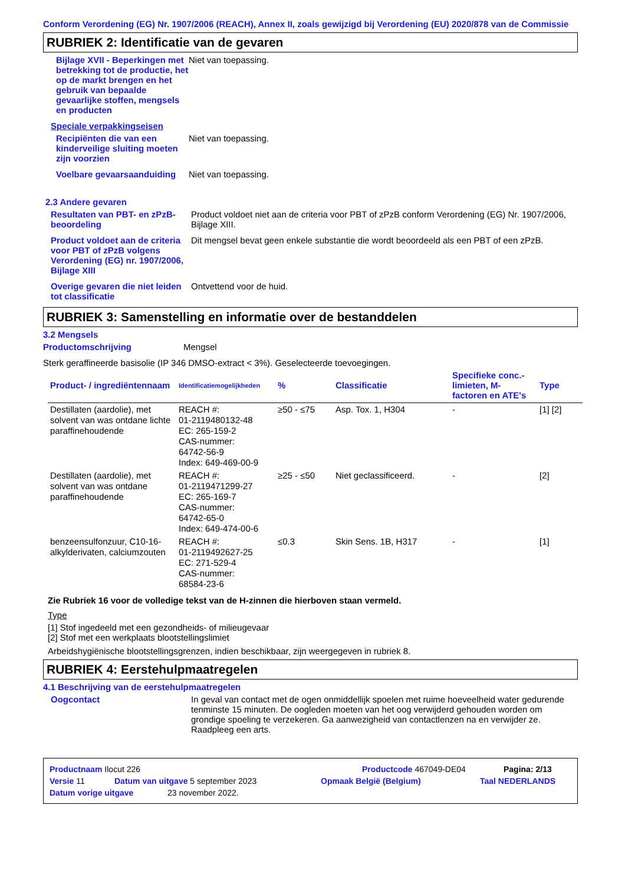Conform Verordening (EG) Nr. 1907/2006 (REACH), Annex II, zoals gewijzigd bij Verordening (EU) 2020/878 van de Commissie
RUBRIEK 2: Identificatie van de gevaren
Bijlage XVII - Beperkingen met betrekking tot de productie, het op de markt brengen en het gebruik van bepaalde gevaarlijke stoffen, mengsels en producten
Niet van toepassing.
Speciale verpakkingseisen
Recipiënten die van een kinderveilige sluiting moeten zijn voorzien
Niet van toepassing.
Voelbare gevaarsaanduiding
Niet van toepassing.
2.3 Andere gevaren
Resultaten van PBT- en zPzB-beoordeling
Product voldoet niet aan de criteria voor PBT of zPzB conform Verordening (EG) Nr. 1907/2006, Bijlage XIII.
Product voldoet aan de criteria voor PBT of zPzB volgens Verordening (EG) nr. 1907/2006, Bijlage XIII
Dit mengsel bevat geen enkele substantie die wordt beoordeeld als een PBT of een zPzB.
Overige gevaren die niet leiden tot classificatie
Ontvettend voor de huid.
RUBRIEK 3: Samenstelling en informatie over de bestanddelen
3.2 Mengsels
Productomschrijving Mengsel
Sterk geraffineerde basisolie (IP 346 DMSO-extract < 3%). Geselecteerde toevoegingen.
| Product- / ingrediëntennaam | Identificatiemogelijkheden | % | Classificatie | Specifieke conc.-limieten, M-factoren en ATE's | Type |
| --- | --- | --- | --- | --- | --- |
| Destillaten (aardolie), met solvent van was ontdane lichte paraffinehoudende | REACH #: 01-2119480132-48 EC: 265-159-2 CAS-nummer: 64742-56-9 Index: 649-469-00-9 | ≥50 - ≤75 | Asp. Tox. 1, H304 | - | [1] [2] |
| Destillaten (aardolie), met solvent van was ontdane paraffinehoudende | REACH #: 01-2119471299-27 EC: 265-169-7 CAS-nummer: 64742-65-0 Index: 649-474-00-6 | ≥25 - ≤50 | Niet geclassificeerd. | - | [2] |
| benzeensulfonzuur, C10-16-alkylderivaten, calciumzouten | REACH #: 01-2119492627-25 EC: 271-529-4 CAS-nummer: 68584-23-6 | ≤0.3 | Skin Sens. 1B, H317 | - | [1] |
Zie Rubriek 16 voor de volledige tekst van de H-zinnen die hierboven staan vermeld.
Type
[1] Stof ingedeeld met een gezondheids- of milieugevaar
[2] Stof met een werkplaats blootstellingslimiet
Arbeidshygiënische blootstellingsgrenzen, indien beschikbaar, zijn weergegeven in rubriek 8.
RUBRIEK 4: Eerstehulpmaatregelen
4.1 Beschrijving van de eerstehulpmaatregelen
Oogcontact In geval van contact met de ogen onmiddellijk spoelen met ruime hoeveelheid water gedurende tenminste 15 minuten. De oogleden moeten van het oog verwijderd gehouden worden om grondige spoeling te verzekeren. Ga aanwezigheid van contactlenzen na en verwijder ze. Raadpleeg een arts.
Productnaam Ilocut 226 Productcode 467049-DE04 Pagina: 2/13
Versie 11 Datum van uitgave 5 september 2023 Opmaak België (Belgium) Taal NEDERLANDS
Datum vorige uitgave 23 november 2022.